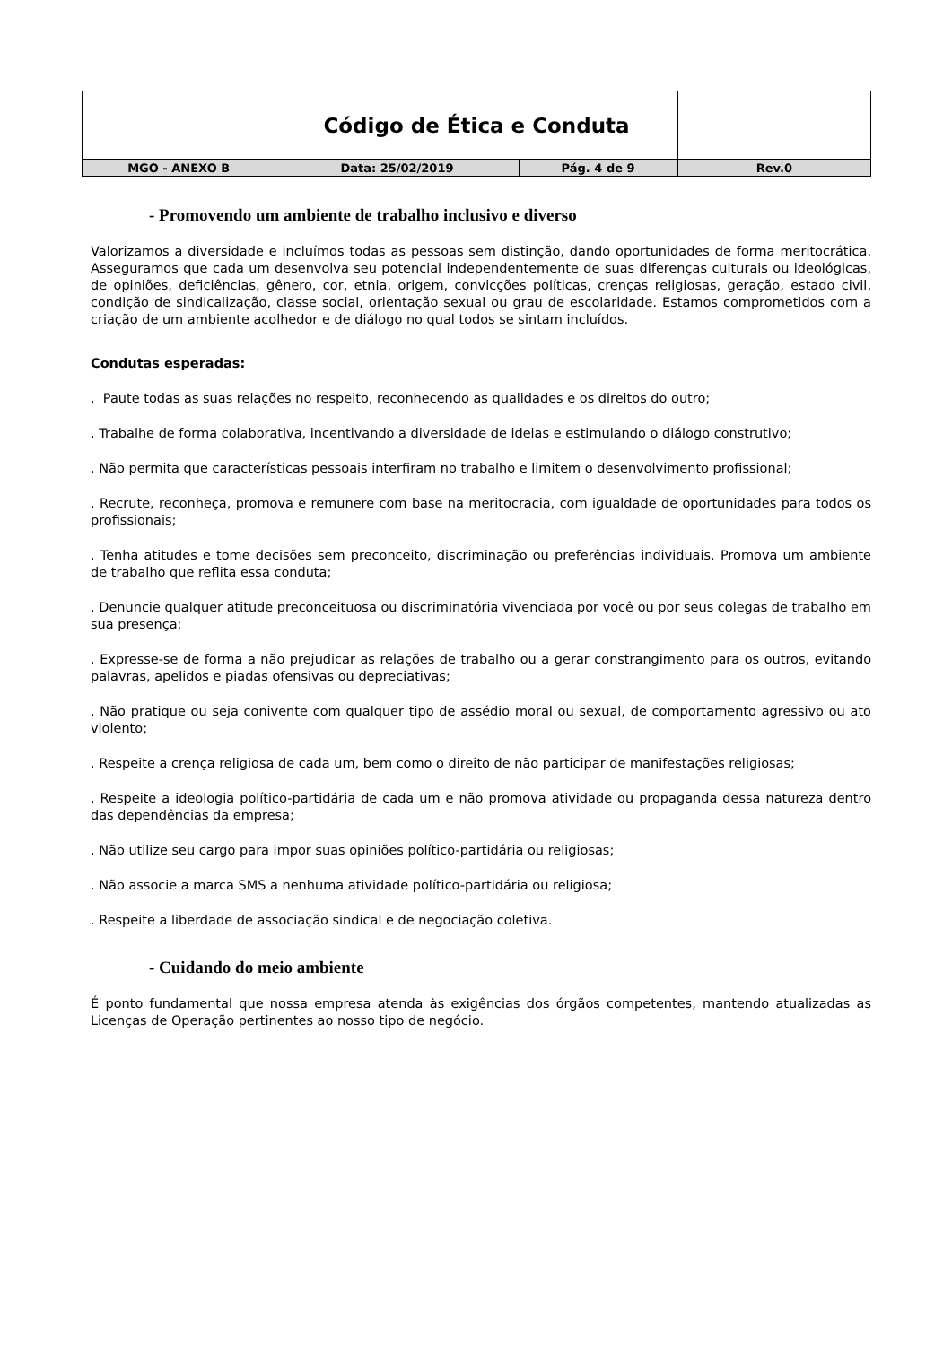| | Código de Ética e Conduta | | |
| MGO - ANEXO B | Data: 25/02/2019 | Pág. 4 de 9 | Rev.0 |
- Promovendo um ambiente de trabalho inclusivo e diverso
Valorizamos a diversidade e incluímos todas as pessoas sem distinção, dando oportunidades de forma meritocrática. Asseguramos que cada um desenvolva seu potencial independentemente de suas diferenças culturais ou ideológicas, de opiniões, deficiências, gênero, cor, etnia, origem, convicções políticas, crenças religiosas, geração, estado civil, condição de sindicalização, classe social, orientação sexual ou grau de escolaridade. Estamos comprometidos com a criação de um ambiente acolhedor e de diálogo no qual todos se sintam incluídos.
Condutas esperadas:
. Paute todas as suas relações no respeito, reconhecendo as qualidades e os direitos do outro;
. Trabalhe de forma colaborativa, incentivando a diversidade de ideias e estimulando o diálogo construtivo;
. Não permita que características pessoais interfiram no trabalho e limitem o desenvolvimento profissional;
. Recrute, reconheça, promova e remunere com base na meritocracia, com igualdade de oportunidades para todos os profissionais;
. Tenha atitudes e tome decisões sem preconceito, discriminação ou preferências individuais. Promova um ambiente de trabalho que reflita essa conduta;
. Denuncie qualquer atitude preconceituosa ou discriminatória vivenciada por você ou por seus colegas de trabalho em sua presença;
. Expresse-se de forma a não prejudicar as relações de trabalho ou a gerar constrangimento para os outros, evitando palavras, apelidos e piadas ofensivas ou depreciativas;
. Não pratique ou seja conivente com qualquer tipo de assédio moral ou sexual, de comportamento agressivo ou ato violento;
. Respeite a crença religiosa de cada um, bem como o direito de não participar de manifestações religiosas;
. Respeite a ideologia político-partidária de cada um e não promova atividade ou propaganda dessa natureza dentro das dependências da empresa;
. Não utilize seu cargo para impor suas opiniões político-partidária ou religiosas;
. Não associe a marca SMS a nenhuma atividade político-partidária ou religiosa;
. Respeite a liberdade de associação sindical e de negociação coletiva.
- Cuidando do meio ambiente
É ponto fundamental que nossa empresa atenda às exigências dos órgãos competentes, mantendo atualizadas as Licenças de Operação pertinentes ao nosso tipo de negócio.